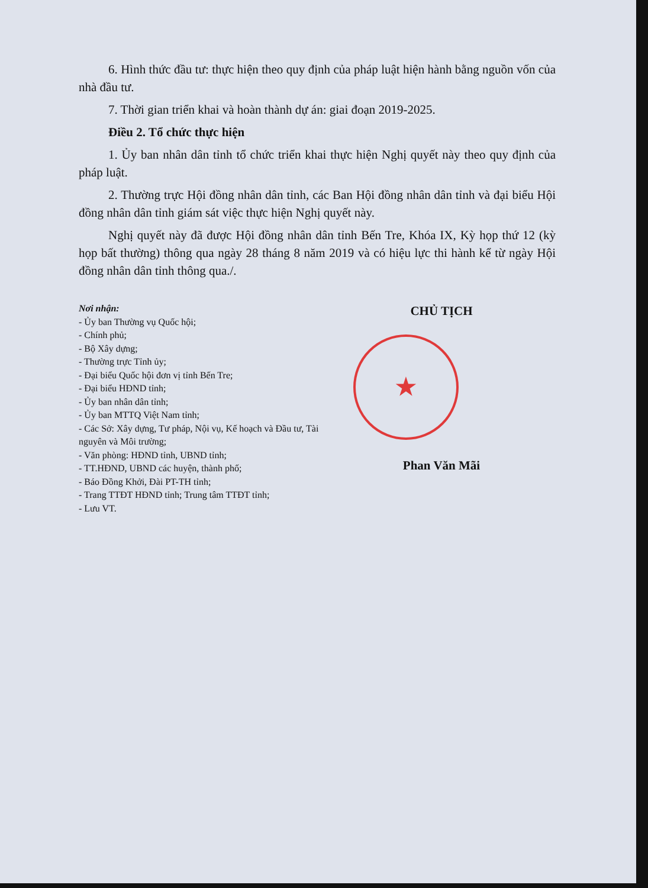6. Hình thức đầu tư: thực hiện theo quy định của pháp luật hiện hành bằng nguồn vốn của nhà đầu tư.
7. Thời gian triển khai và hoàn thành dự án: giai đoạn 2019-2025.
Điều 2. Tổ chức thực hiện
1. Ủy ban nhân dân tỉnh tổ chức triển khai thực hiện Nghị quyết này theo quy định của pháp luật.
2. Thường trực Hội đồng nhân dân tỉnh, các Ban Hội đồng nhân dân tỉnh và đại biểu Hội đồng nhân dân tỉnh giám sát việc thực hiện Nghị quyết này.
Nghị quyết này đã được Hội đồng nhân dân tỉnh Bến Tre, Khóa IX, Kỳ họp thứ 12 (kỳ họp bất thường) thông qua ngày 28 tháng 8 năm 2019 và có hiệu lực thi hành kể từ ngày Hội đồng nhân dân tỉnh thông qua./.
Nơi nhận:
- Ủy ban Thường vụ Quốc hội;
- Chính phủ;
- Bộ Xây dựng;
- Thường trực Tỉnh ủy;
- Đại biểu Quốc hội đơn vị tỉnh Bến Tre;
- Đại biểu HĐND tỉnh;
- Ủy ban nhân dân tỉnh;
- Ủy ban MTTQ Việt Nam tỉnh;
- Các Sở: Xây dựng, Tư pháp, Nội vụ, Kế hoạch và Đầu tư, Tài nguyên và Môi trường;
- Văn phòng: HĐND tỉnh, UBND tỉnh;
- TT.HĐND, UBND các huyện, thành phố;
- Báo Đồng Khởi, Đài PT-TH tỉnh;
- Trang TTĐT HĐND tỉnh; Trung tâm TTĐT tỉnh;
- Lưu VT.
CHỦ TỊCH
★
Phan Văn Mãi